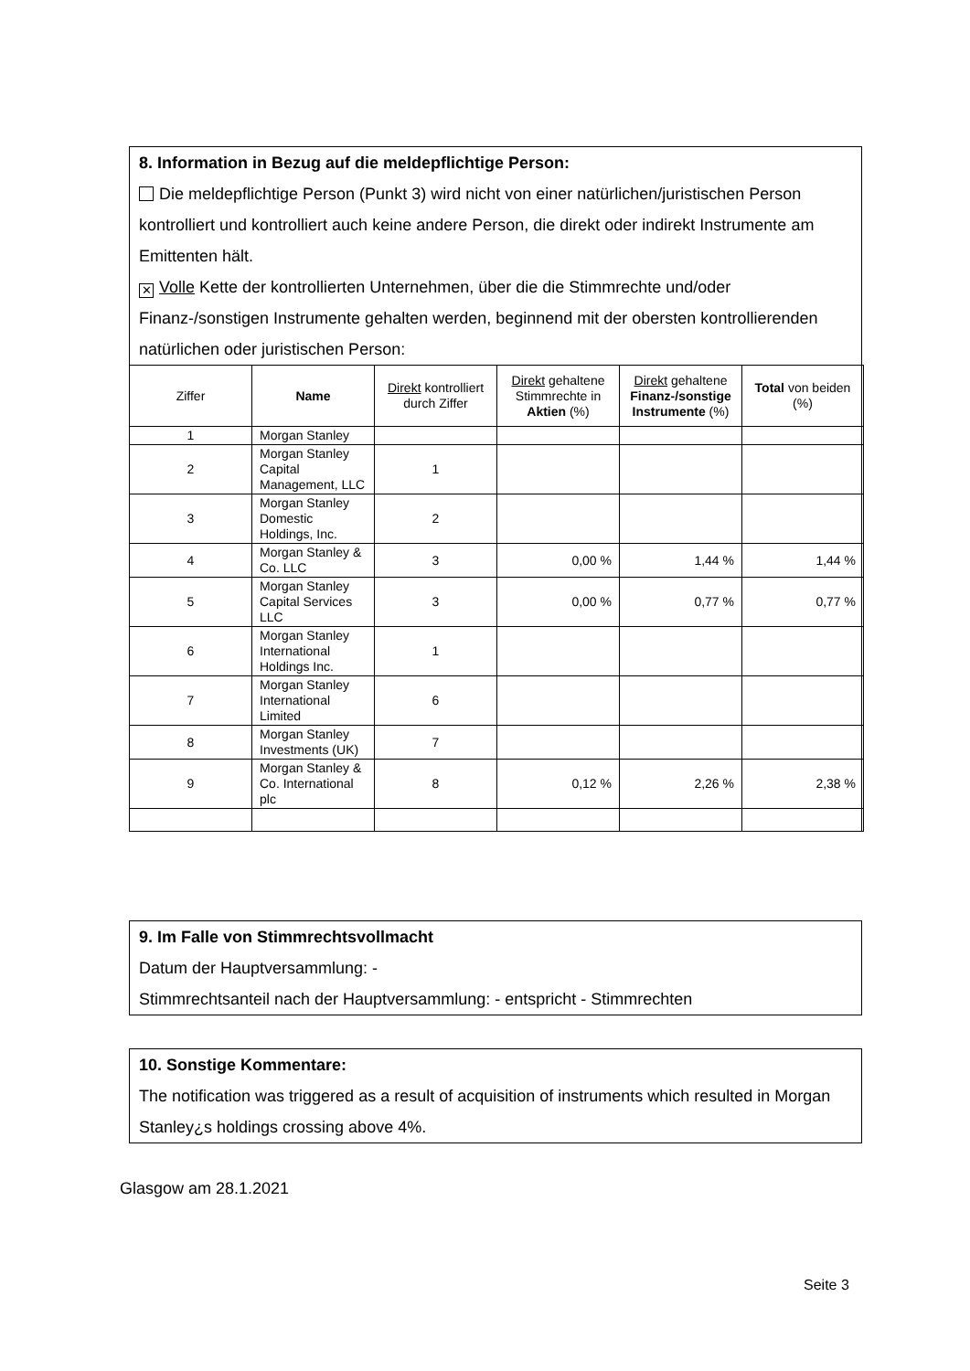8. Information in Bezug auf die meldepflichtige Person:
Die meldepflichtige Person (Punkt 3) wird nicht von einer natürlichen/juristischen Person kontrolliert und kontrolliert auch keine andere Person, die direkt oder indirekt Instrumente am Emittenten hält.
✕ Volle Kette der kontrollierten Unternehmen, über die die Stimmrechte und/oder Finanz-/sonstigen Instrumente gehalten werden, beginnend mit der obersten kontrollierenden natürlichen oder juristischen Person:
| Ziffer | Name | Direkt kontrolliert durch Ziffer | Direkt gehaltene Stimmrechte in Aktien (%) | Direkt gehaltene Finanz-/sonstige Instrumente (%) | Total von beiden (%) |
| --- | --- | --- | --- | --- | --- |
| 1 | Morgan Stanley | | | | |
| 2 | Morgan Stanley Capital Management, LLC | 1 | | | |
| 3 | Morgan Stanley Domestic Holdings, Inc. | 2 | | | |
| 4 | Morgan Stanley & Co. LLC | 3 | 0,00 % | 1,44 % | 1,44 % |
| 5 | Morgan Stanley Capital Services LLC | 3 | 0,00 % | 0,77 % | 0,77 % |
| 6 | Morgan Stanley International Holdings Inc. | 1 | | | |
| 7 | Morgan Stanley International Limited | 6 | | | |
| 8 | Morgan Stanley Investments (UK) | 7 | | | |
| 9 | Morgan Stanley & Co. International plc | 8 | 0,12 % | 2,26 % | 2,38 % |
9. Im Falle von Stimmrechtsvollmacht
Datum der Hauptversammlung: -
Stimmrechtsanteil nach der Hauptversammlung: - entspricht - Stimmrechten
10. Sonstige Kommentare:
The notification was triggered as a result of acquisition of instruments which resulted in Morgan Stanley¿s holdings crossing above 4%.
Glasgow am 28.1.2021
Seite 3